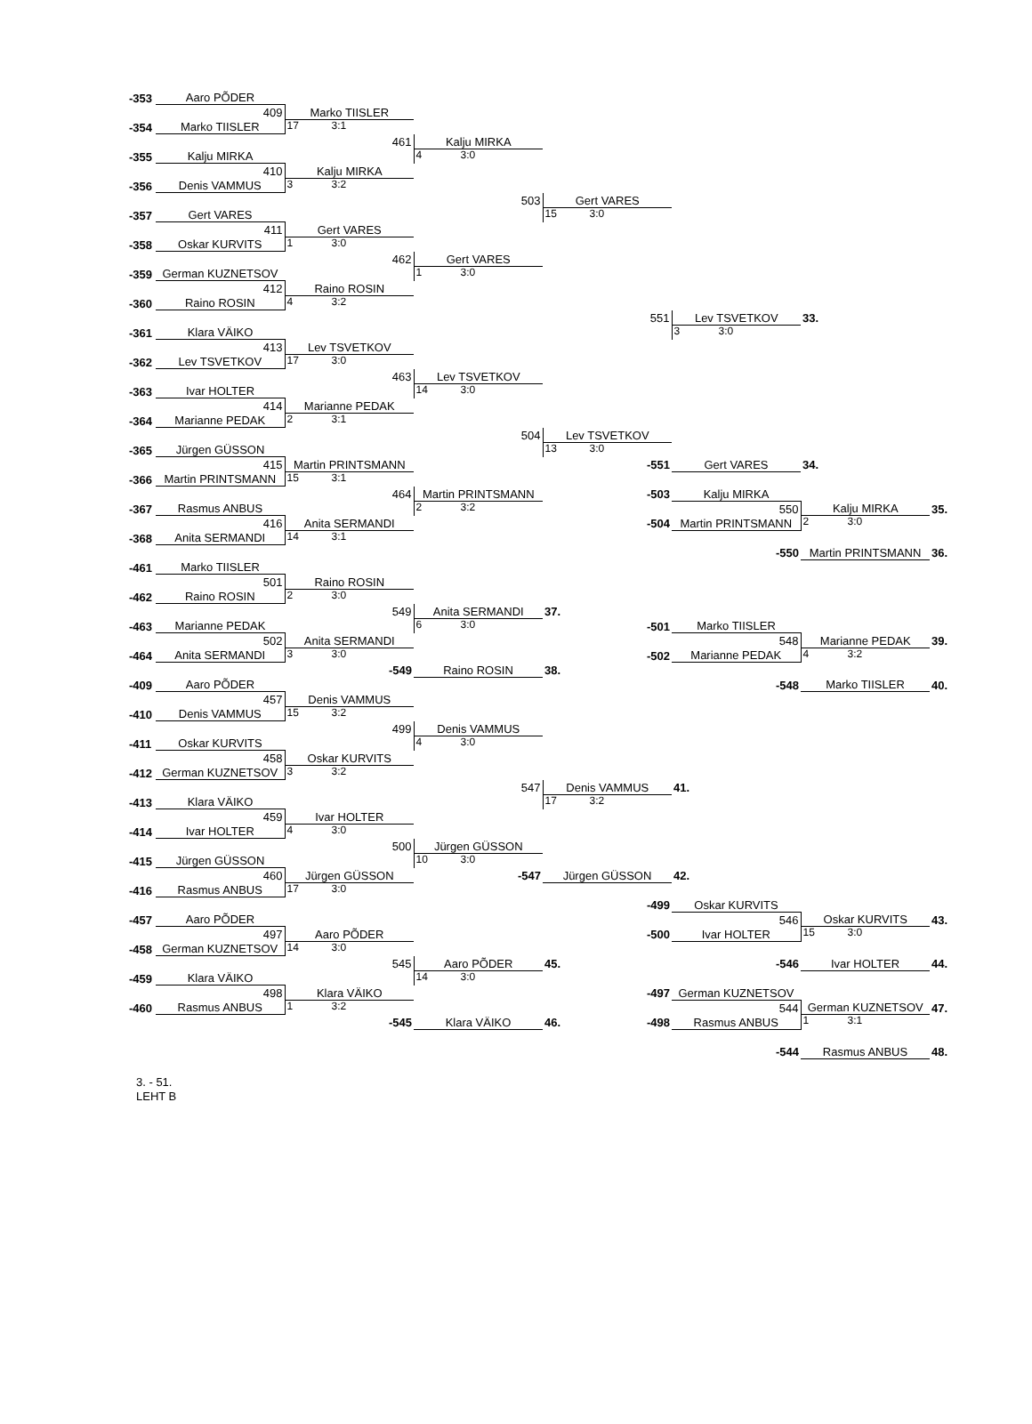| -353 | Aaro PÕDER | | | | | | |
| | 409 | Marko TIISLER | | | | | |
| -354 | Marko TIISLER | 17 3:1 | | | | | |
| | | 461 | Kalju MIRKA | | | | |
| -355 | Kalju MIRKA | | 4 3:0 | | | | |
| | 410 | Kalju MIRKA | | | | | |
| -356 | Denis VAMMUS | 3 3:2 | | | | | |
| | | | 503 | Gert VARES | | | |
| -357 | Gert VARES | | | 15 3:0 | | | |
| | 411 | Gert VARES | | | | | |
| -358 | Oskar KURVITS | 1 3:0 | | | | | |
| | | 462 | Gert VARES | | | | |
| -359 | German KUZNETSOV | | 1 3:0 | | | | |
| | 412 | Raino ROSIN | | | | | |
| -360 | Raino ROSIN | 4 3:2 | | | | | |
| | | | | 551 | Lev TSVETKOV | 33. | |
| -361 | Klara VÄIKO | | | | 3 3:0 | | |
| | 413 | Lev TSVETKOV | | | | | |
| -362 | Lev TSVETKOV | 17 3:0 | | | | | |
| | | 463 | Lev TSVETKOV | | | | |
| -363 | Ivar HOLTER | | 14 3:0 | | | | |
| | 414 | Marianne PEDAK | | | | | |
| -364 | Marianne PEDAK | 2 3:1 | | | | | |
| | | | 504 | Lev TSVETKOV | | | |
| -365 | Jürgen GÜSSON | | | 13 3:0 | | | |
| | 415 | Martin PRINTSMANN | | -551 | Gert VARES | 34. | |
| -366 | Martin PRINTSMANN | 15 3:1 | | | | | |
| | | 464 | Martin PRINTSMANN | -503 | Kalju MIRKA | | |
| -367 | Rasmus ANBUS | | 2 3:2 | | 550 | Kalju MIRKA | 35. |
| | 416 | Anita SERMANDI | | -504 | Martin PRINTSMANN | 2 3:0 | |
| -368 | Anita SERMANDI | 14 3:1 | | | | | |
| | | | | | -550 | Martin PRINTSMANN | 36. |
| -461 | Marko TIISLER | | | | | | |
| | 501 | Raino ROSIN | | | | | |
| -462 | Raino ROSIN | 2 3:0 | | | | | |
| | | 549 | Anita SERMANDI | 37. | | | |
| -463 | Marianne PEDAK | | 6 3:0 | -501 | Marko TIISLER | | |
| | 502 | Anita SERMANDI | | | 548 | Marianne PEDAK | 39. |
| -464 | Anita SERMANDI | 3 3:0 | | -502 | Marianne PEDAK | 4 3:2 | |
| | | -549 | Raino ROSIN | 38. | | | |
| -409 | Aaro PÕDER | | | | -548 | Marko TIISLER | 40. |
| | 457 | Denis VAMMUS | | | | | |
| -410 | Denis VAMMUS | 15 3:2 | | | | | |
| | | 499 | Denis VAMMUS | | | | |
| -411 | Oskar KURVITS | | 4 3:0 | | | | |
| | 458 | Oskar KURVITS | | | | | |
| -412 | German KUZNETSOV | 3 3:2 | | | | | |
| | | | 547 | Denis VAMMUS | 41. | | |
| -413 | Klara VÄIKO | | | 17 3:2 | | | |
| | 459 | Ivar HOLTER | | | | | |
| -414 | Ivar HOLTER | 4 3:0 | | | | | |
| | | 500 | Jürgen GÜSSON | | | | |
| -415 | Jürgen GÜSSON | | 10 3:0 | | | | |
| | 460 | Jürgen GÜSSON | -547 | Jürgen GÜSSON | 42. | | |
| -416 | Rasmus ANBUS | 17 3:0 | | | | | |
| | | | | -499 | Oskar KURVITS | | |
| -457 | Aaro PÕDER | | | | 546 | Oskar KURVITS | 43. |
| | 497 | Aaro PÕDER | | -500 | Ivar HOLTER | 15 3:0 | |
| -458 | German KUZNETSOV | 14 3:0 | | | | | |
| | | 545 | Aaro PÕDER | 45. | -546 | Ivar HOLTER | 44. |
| -459 | Klara VÄIKO | | 14 3:0 | | | | |
| | 498 | Klara VÄIKO | | -497 | German KUZNETSOV | | |
| -460 | Rasmus ANBUS | 1 3:2 | | | 544 | German KUZNETSOV | 47. |
| | | -545 | Klara VÄIKO | 46. -498 | Rasmus ANBUS | 1 3:1 | |
| | | | | | -544 | Rasmus ANBUS | 48. |
3. - 51.
LEHT B